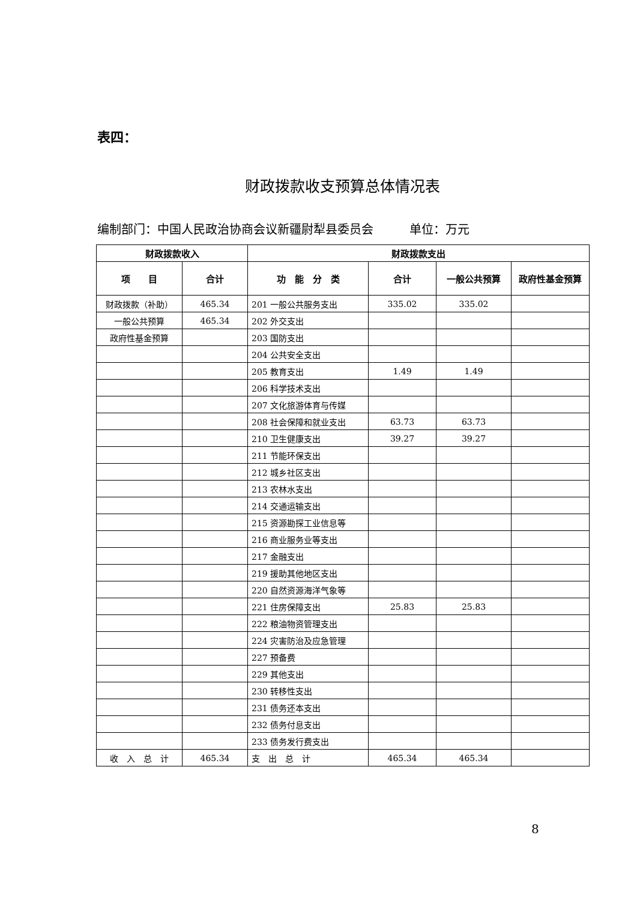表四：
财政拨款收支预算总体情况表
编制部门：中国人民政治协商会议新疆尉犁县委员会　　　单位：万元
| 财政拨款收入 | | 财政拨款支出 | | | |
| --- | --- | --- | --- | --- | --- |
| 项 目 | 合计 | 功 能 分 类 | 合计 | 一般公共预算 | 政府性基金预算 |
| 财政拨款（补助） | 465.34 | 201 一般公共服务支出 | 335.02 | 335.02 | |
| 一般公共预算 | 465.34 | 202 外交支出 | | | |
| 政府性基金预算 | | 203 国防支出 | | | |
| | | 204 公共安全支出 | | | |
| | | 205 教育支出 | 1.49 | 1.49 | |
| | | 206 科学技术支出 | | | |
| | | 207 文化旅游体育与传媒 | | | |
| | | 208 社会保障和就业支出 | 63.73 | 63.73 | |
| | | 210 卫生健康支出 | 39.27 | 39.27 | |
| | | 211 节能环保支出 | | | |
| | | 212 城乡社区支出 | | | |
| | | 213 农林水支出 | | | |
| | | 214 交通运输支出 | | | |
| | | 215 资源勘探工业信息等 | | | |
| | | 216 商业服务业等支出 | | | |
| | | 217 金融支出 | | | |
| | | 219 援助其他地区支出 | | | |
| | | 220 自然资源海洋气象等 | | | |
| | | 221 住房保障支出 | 25.83 | 25.83 | |
| | | 222 粮油物资管理支出 | | | |
| | | 224 灾害防治及应急管理 | | | |
| | | 227 预备费 | | | |
| | | 229 其他支出 | | | |
| | | 230 转移性支出 | | | |
| | | 231 债务还本支出 | | | |
| | | 232 债务付息支出 | | | |
| | | 233 债务发行费支出 | | | |
| 收 入 总 计 | 465.34 | 支 出 总 计 | 465.34 | 465.34 | |
8